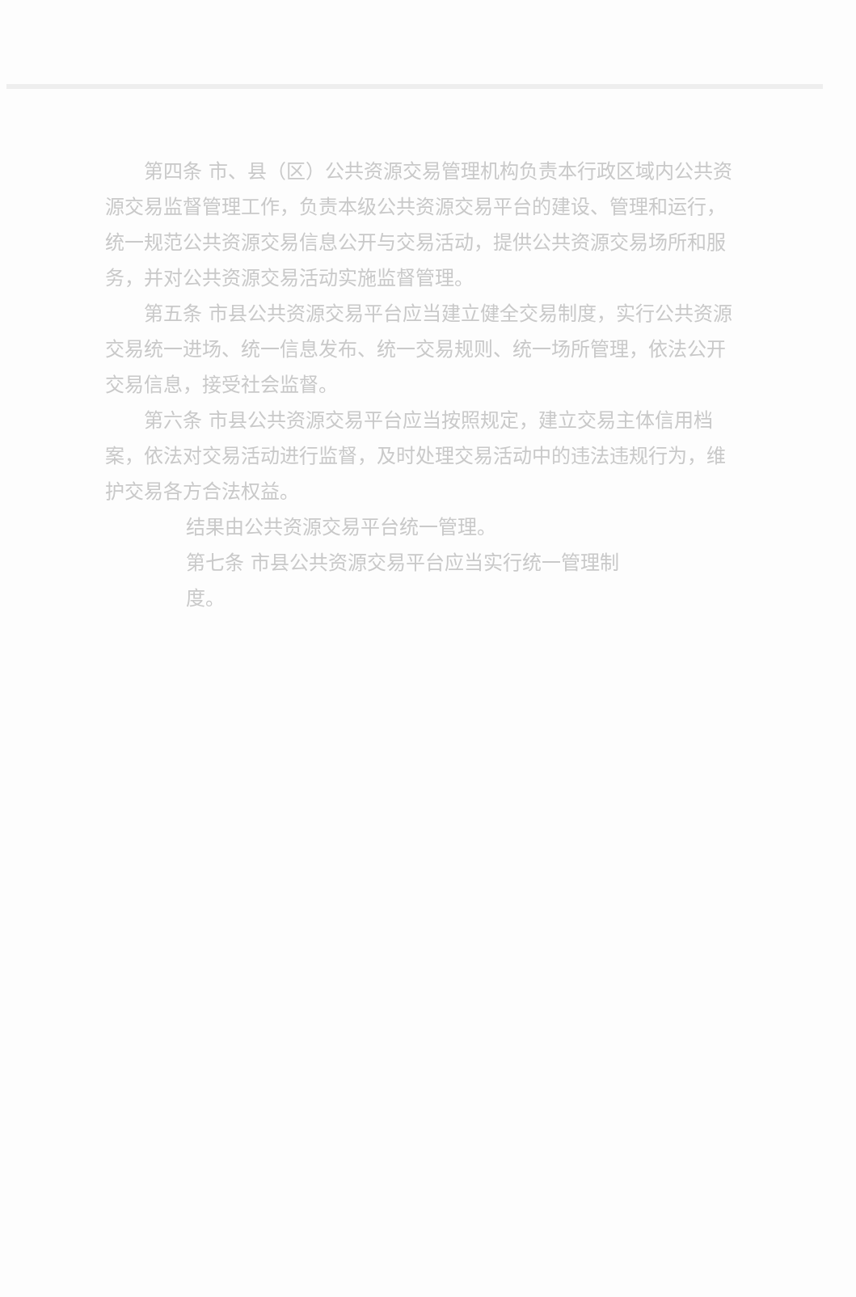第四条 市、县（区）公共资源交易管理机构负责本行政区域内公共资源交易监督管理工作，负责本级公共资源交易平台的建设、管理和运行，统一规范公共资源交易信息公开与交易活动，提供公共资源交易场所和服务，并对公共资源交易活动实施监督管理。
第五条 市县公共资源交易平台应当建立健全交易制度，实行公共资源交易统一进场、统一信息发布、统一交易规则、统一场所管理，依法公开交易信息，接受社会监督。
第六条 市县公共资源交易平台应当按照规定，建立交易主体信用档案，依法对交易活动进行监督，及时处理交易活动中的违法违规行为，维护交易各方合法权益。
结果由公共资源交易平台统一管理。
第七条 市县公共资源交易平台应当实行统一管理制度。